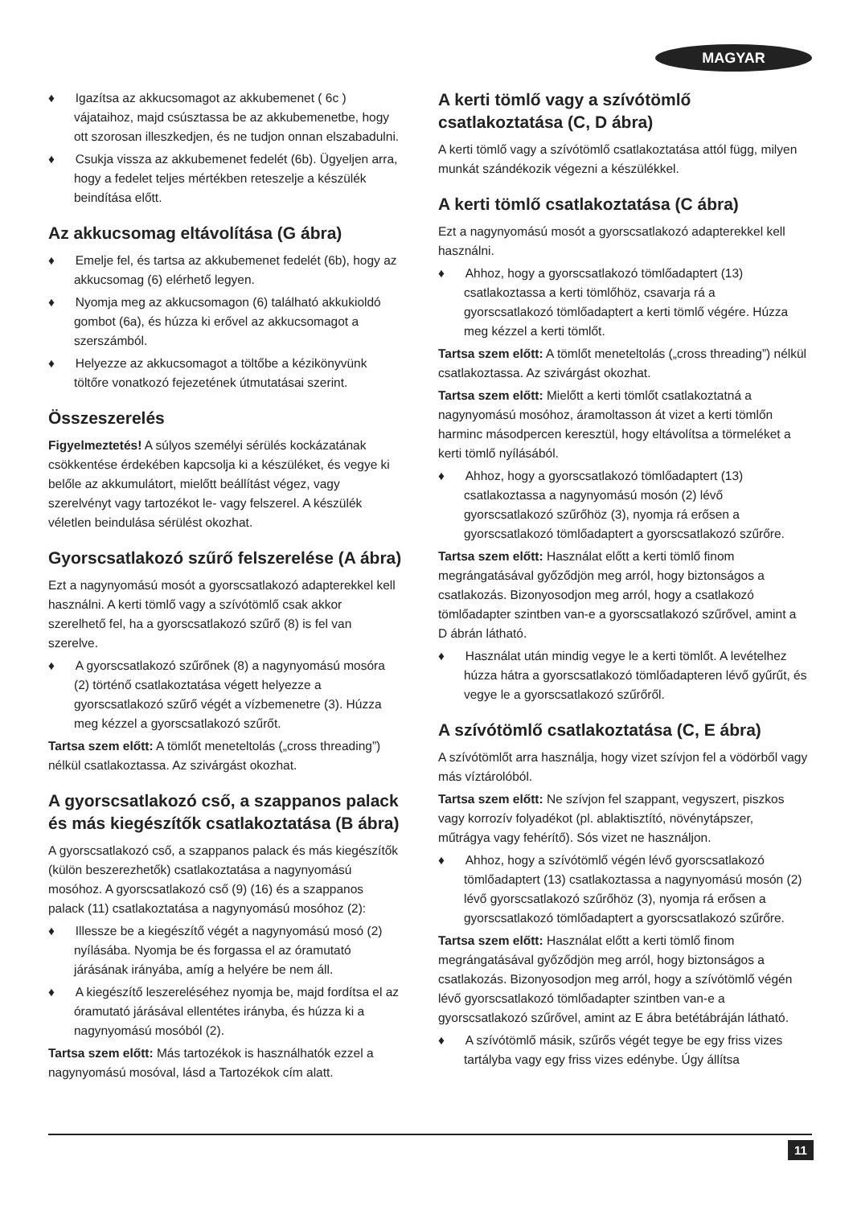MAGYAR
♦ Igazítsa az akkucsomagot az akkubemenet ( 6c ) vájataihoz, majd csúsztassa be az akkubemenetbe, hogy ott szorosan illeszkedjen, és ne tudjon onnan elszabadulni.
♦ Csukja vissza az akkubemenet fedelét (6b). Ügyeljen arra, hogy a fedelet teljes mértékben reteszelje a készülék beindítása előtt.
Az akkucsomag eltávolítása (G ábra)
♦ Emelje fel, és tartsa az akkubemenet fedelét (6b), hogy az akkucsomag (6) elérhető legyen.
♦ Nyomja meg az akkucsomagon (6) található akkukioldó gombot (6a), és húzza ki erővel az akkucsomagot a szerszámból.
♦ Helyezze az akkucsomagot a töltőbe a kézikönyvünk töltőre vonatkozó fejezetének útmutatásai szerint.
Összeszerelés
Figyelmeztetés! A súlyos személyi sérülés kockázatának csökkentése érdekében kapcsolja ki a készüléket, és vegye ki belőle az akkumulátort, mielőtt beállítást végez, vagy szerelvényt vagy tartozékot le- vagy felszerel. A készülék véletlen beindulása sérülést okozhat.
Gyorscsatlakozó szűrő felszerelése (A ábra)
Ezt a nagynyomású mosót a gyorscsatlakozó adapterekkel kell használni. A kerti tömlő vagy a szívótömlő csak akkor szerelhető fel, ha a gyorscsatlakozó szűrő (8) is fel van szerelve.
♦ A gyorscsatlakozó szűrőnek (8) a nagynyomású mosóra (2) történő csatlakoztatása végett helyezze a gyorscsatlakozó szűrő végét a vízbemenetre (3). Húzza meg kézzel a gyorscsatlakozó szűrőt.
Tartsa szem előtt: A tömlőt meneteltolás („cross threading”) nélkül csatlakoztassa. Az szivárgást okozhat.
A gyorscsatlakozó cső, a szappanos palack és más kiegészítők csatlakoztatása (B ábra)
A gyorscsatlakozó cső, a szappanos palack és más kiegészítők (külön beszerezhetők) csatlakoztatása a nagynyomású mosóhoz. A gyorscsatlakozó cső (9) (16) és a szappanos palack (11) csatlakoztatása a nagynyomású mosóhoz (2):
♦ Illessze be a kiegészítő végét a nagynyomású mosó (2) nyílásába. Nyomja be és forgassa el az óramutató járásának irányába, amíg a helyére be nem áll.
♦ A kiegészítő leszereléséhez nyomja be, majd fordítsa el az óramutató járásával ellentétes irányba, és húzza ki a nagynyomású mosóból (2).
Tartsa szem előtt: Más tartozékok is használhatók ezzel a nagynyomású mosóval, lásd a Tartozékok cím alatt.
A kerti tömlő vagy a szívótömlő csatlakoztatása (C, D ábra)
A kerti tömlő vagy a szívótömlő csatlakoztatása attól függ, milyen munkát szándékozik végezni a készülékkel.
A kerti tömlő csatlakoztatása (C ábra)
Ezt a nagynyomású mosót a gyorscsatlakozó adapterekkel kell használni.
♦ Ahhoz, hogy a gyorscsatlakozó tömlőadaptert (13) csatlakoztassa a kerti tömlőhöz, csavarja rá a gyorscsatlakozó tömlőadaptert a kerti tömlő végére. Húzza meg kézzel a kerti tömlőt.
Tartsa szem előtt: A tömlőt meneteltolás („cross threading”) nélkül csatlakoztassa. Az szivárgást okozhat.
Tartsa szem előtt: Mielőtt a kerti tömlőt csatlakoztatná a nagynyomású mosóhoz, áramoltasson át vizet a kerti tömlőn harminc másodpercen keresztül, hogy eltávolítsa a törmeléket a kerti tömlő nyílásából.
♦ Ahhoz, hogy a gyorscsatlakozó tömlőadaptert (13) csatlakoztassa a nagynyomású mosón (2) lévő gyorscsatlakozó szűrőhöz (3), nyomja rá erősen a gyorscsatlakozó tömlőadaptert a gyorscsatlakozó szűrőre.
Tartsa szem előtt: Használat előtt a kerti tömlő finom megrángatásával győződjön meg arról, hogy biztonságos a csatlakozás. Bizonyosodjon meg arról, hogy a csatlakozó tömlőadapter szintben van-e a gyorscsatlakozó szűrővel, amint a D ábrán látható.
♦ Használat után mindig vegye le a kerti tömlőt. A levételhez húzza hátra a gyorscsatlakozó tömlőadapteren lévő gyűrűt, és vegye le a gyorscsatlakozó szűrőről.
A szívótömlő csatlakoztatása (C, E ábra)
A szívótömlőt arra használja, hogy vizet szívjon fel a vödörből vagy más víztárolóból.
Tartsa szem előtt: Ne szívjon fel szappant, vegyszert, piszkos vagy korrozív folyadékot (pl. ablaktisztító, növénytápszer, műtrágya vagy fehérítő). Sós vizet ne használjon.
♦ Ahhoz, hogy a szívótömlő végén lévő gyorscsatlakozó tömlőadaptert (13) csatlakoztassa a nagynyomású mosón (2) lévő gyorscsatlakozó szűrőhöz (3), nyomja rá erősen a gyorscsatlakozó tömlőadaptert a gyorscsatlakozó szűrőre.
Tartsa szem előtt: Használat előtt a kerti tömlő finom megrángatásával győződjön meg arról, hogy biztonságos a csatlakozás. Bizonyosodjon meg arról, hogy a szívótömlő végén lévő gyorscsatlakozó tömlőadapter szintben van-e a gyorscsatlakozó szűrővel, amint az E ábra betétábráján látható.
♦ A szívótömlő másik, szűrős végét tegye be egy friss vizes tartályba vagy egy friss vizes edénybe. Úgy állítsa
11